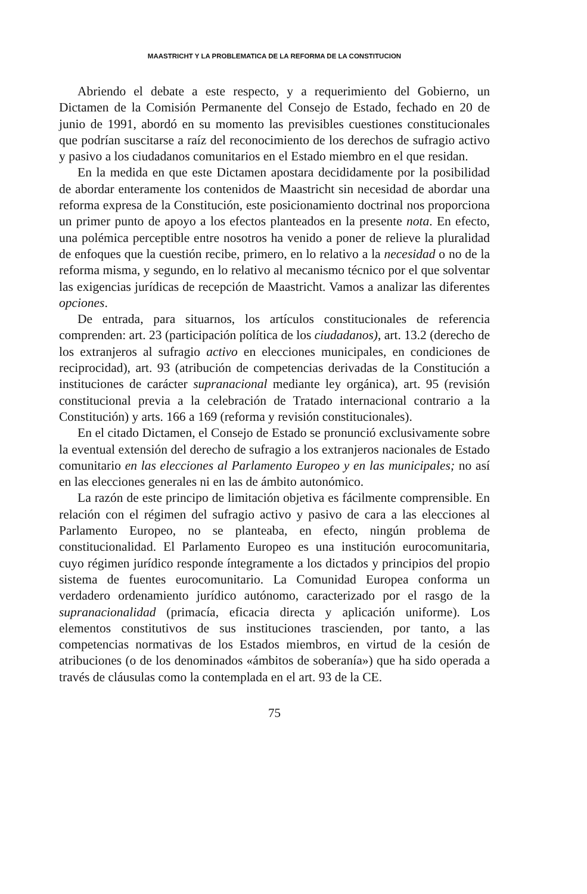MAASTRICHT Y LA PROBLEMATICA DE LA REFORMA DE LA CONSTITUCION
Abriendo el debate a este respecto, y a requerimiento del Gobierno, un Dictamen de la Comisión Permanente del Consejo de Estado, fechado en 20 de junio de 1991, abordó en su momento las previsibles cuestiones constitucionales que podrían suscitarse a raíz del reconocimiento de los derechos de sufragio activo y pasivo a los ciudadanos comunitarios en el Estado miembro en el que residan.
En la medida en que este Dictamen apostara decididamente por la posibilidad de abordar enteramente los contenidos de Maastricht sin necesidad de abordar una reforma expresa de la Constitución, este posicionamiento doctrinal nos proporciona un primer punto de apoyo a los efectos planteados en la presente nota. En efecto, una polémica perceptible entre nosotros ha venido a poner de relieve la pluralidad de enfoques que la cuestión recibe, primero, en lo relativo a la necesidad o no de la reforma misma, y segundo, en lo relativo al mecanismo técnico por el que solventar las exigencias jurídicas de recepción de Maastricht. Vamos a analizar las diferentes opciones.
De entrada, para situarnos, los artículos constitucionales de referencia comprenden: art. 23 (participación política de los ciudadanos), art. 13.2 (derecho de los extranjeros al sufragio activo en elecciones municipales, en condiciones de reciprocidad), art. 93 (atribución de competencias derivadas de la Constitución a instituciones de carácter supranacional mediante ley orgánica), art. 95 (revisión constitucional previa a la celebración de Tratado internacional contrario a la Constitución) y arts. 166 a 169 (reforma y revisión constitucionales).
En el citado Dictamen, el Consejo de Estado se pronunció exclusivamente sobre la eventual extensión del derecho de sufragio a los extranjeros nacionales de Estado comunitario en las elecciones al Parlamento Europeo y en las municipales; no así en las elecciones generales ni en las de ámbito autonómico.
La razón de este principo de limitación objetiva es fácilmente comprensible. En relación con el régimen del sufragio activo y pasivo de cara a las elecciones al Parlamento Europeo, no se planteaba, en efecto, ningún problema de constitucionalidad. El Parlamento Europeo es una institución eurocomunitaria, cuyo régimen jurídico responde íntegramente a los dictados y principios del propio sistema de fuentes eurocomunitario. La Comunidad Europea conforma un verdadero ordenamiento jurídico autónomo, caracterizado por el rasgo de la supranacionalidad (primacía, eficacia directa y aplicación uniforme). Los elementos constitutivos de sus instituciones trascienden, por tanto, a las competencias normativas de los Estados miembros, en virtud de la cesión de atribuciones (o de los denominados «ámbitos de soberanía») que ha sido operada a través de cláusulas como la contemplada en el art. 93 de la CE.
75